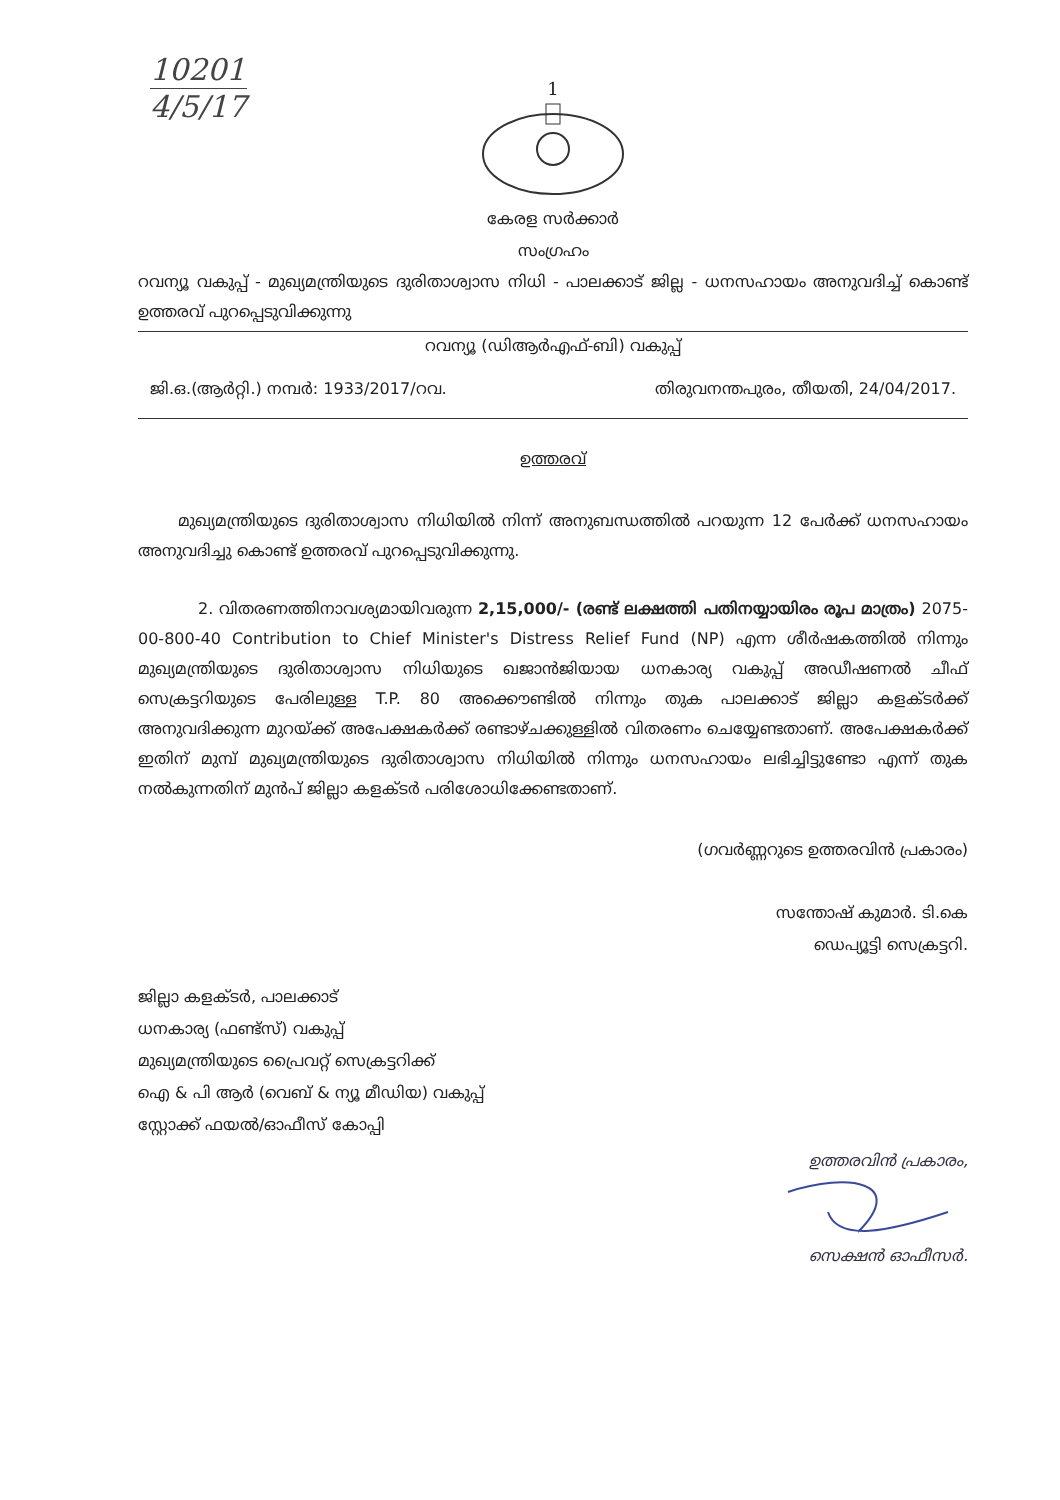10201
4/5/17
1
കേരള സർക്കാർ
സംഗ്രഹം
റവന്യൂ വകുപ്പ് - മുഖ്യമന്ത്രിയുടെ ദുരിതാശ്വാസ നിധി - പാലക്കാട് ജില്ല - ധനസഹായം അനുവദിച്ച് കൊണ്ട് ഉത്തരവ് പുറപ്പെടുവിക്കുന്നു
റവന്യൂ (ഡിആർഎഫ്-ബി) വകുപ്പ്
ജി.ഒ.(ആർറ്റി.) നമ്പർ: 1933/2017/റവ. തിരുവനന്തപുരം, തീയതി, 24/04/2017.
ഉത്തരവ്
മുഖ്യമന്ത്രിയുടെ ദുരിതാശ്വാസ നിധിയിൽ നിന്ന് അനുബന്ധത്തിൽ പറയുന്ന 12 പേർക്ക് ധനസഹായം അനുവദിച്ചു കൊണ്ട് ഉത്തരവ് പുറപ്പെടുവിക്കുന്നു.
2. വിതരണത്തിനാവശ്യമായിവരുന്ന 2,15,000/- (രണ്ട് ലക്ഷത്തി പതിനയ്യായിരം രൂപ മാത്രം) 2075-00-800-40 Contribution to Chief Minister's Distress Relief Fund (NP) എന്ന ശീർഷകത്തിൽ നിന്നും മുഖ്യമന്ത്രിയുടെ ദുരിതാശ്വാസ നിധിയുടെ ഖജാൻജിയായ ധനകാര്യ വകുപ്പ് അഡീഷണൽ ചീഫ് സെക്രട്ടറിയുടെ പേരിലുള്ള T.P. 80 അക്കൌണ്ടിൽ നിന്നും തുക പാലക്കാട് ജില്ലാ കളക്ടർക്ക് അനുവദിക്കുന്ന മുറയ്ക്ക് അപേക്ഷകർക്ക് രണ്ടാഴ്ചക്കുള്ളിൽ വിതരണം ചെയ്യേണ്ടതാണ്. അപേക്ഷകർക്ക് ഇതിന് മുമ്പ് മുഖ്യമന്ത്രിയുടെ ദുരിതാശ്വാസ നിധിയിൽ നിന്നും ധനസഹായം ലഭിച്ചിട്ടുണ്ടോ എന്ന് തുക നൽകുന്നതിന് മുൻപ് ജില്ലാ കളക്ടർ പരിശോധിക്കേണ്ടതാണ്.
(ഗവർണ്ണറുടെ ഉത്തരവിൻ പ്രകാരം)
സന്തോഷ് കുമാർ. ടി.കെ
ഡെപ്യൂട്ടി സെക്രട്ടറി.
ജില്ലാ കളക്ടർ, പാലക്കാട്
ധനകാര്യ (ഫണ്ട്സ്) വകുപ്പ്
മുഖ്യമന്ത്രിയുടെ പ്രൈവറ്റ് സെക്രട്ടറിക്ക്
ഐ & പി ആർ (വെബ് & ന്യൂ മീഡിയ) വകുപ്പ്
സ്റ്റോക്ക് ഫയൽ/ഓഫീസ് കോപ്പി
ഉത്തരവിൻ പ്രകാരം,
സെക്ഷൻ ഓഫീസർ.